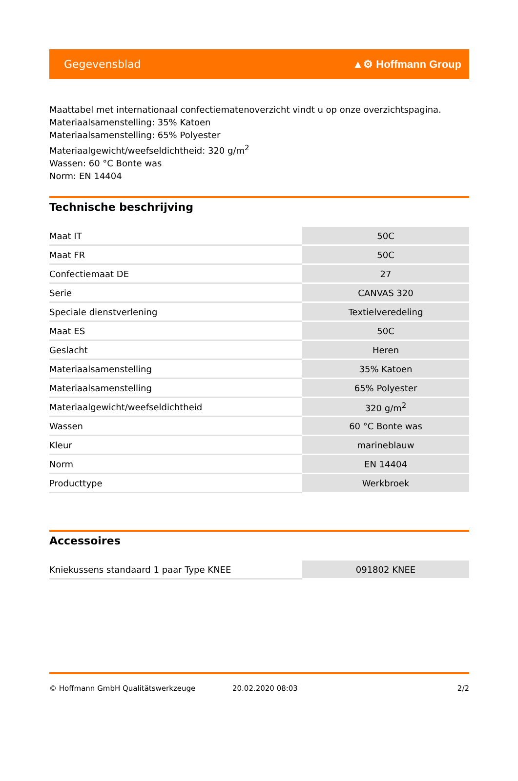Gegevensblad ▲⚙ Hoffmann Group
Maattabel met internationaal confectiematenoverzicht vindt u op onze overzichtspagina.
Materiaalsamenstelling: 35% Katoen
Materiaalsamenstelling: 65% Polyester
Materiaalgewicht/weefseldichtheid: 320 g/m<sup>2</sup>
Wassen: 60 °C Bonte was
Norm: EN 14404
Technische beschrijving
| Maat IT | 50C |
| Maat FR | 50C |
| Confectiemaat DE | 27 |
| Serie | CANVAS 320 |
| Speciale dienstverlening | Textielveredeling |
| Maat ES | 50C |
| Geslacht | Heren |
| Materiaalsamenstelling | 35% Katoen |
| Materiaalsamenstelling | 65% Polyester |
| Materiaalgewicht/weefseldichtheid | 320 g/m<sup>2</sup> |
| Wassen | 60 °C Bonte was |
| Kleur | marineblauw |
| Norm | EN 14404 |
| Producttype | Werkbroek |
Accessoires
| Kniekussens standaard 1 paar Type KNEE | 091802 KNEE |
© Hoffmann GmbH Qualitätswerkzeuge 20.02.2020 08:03 2/2